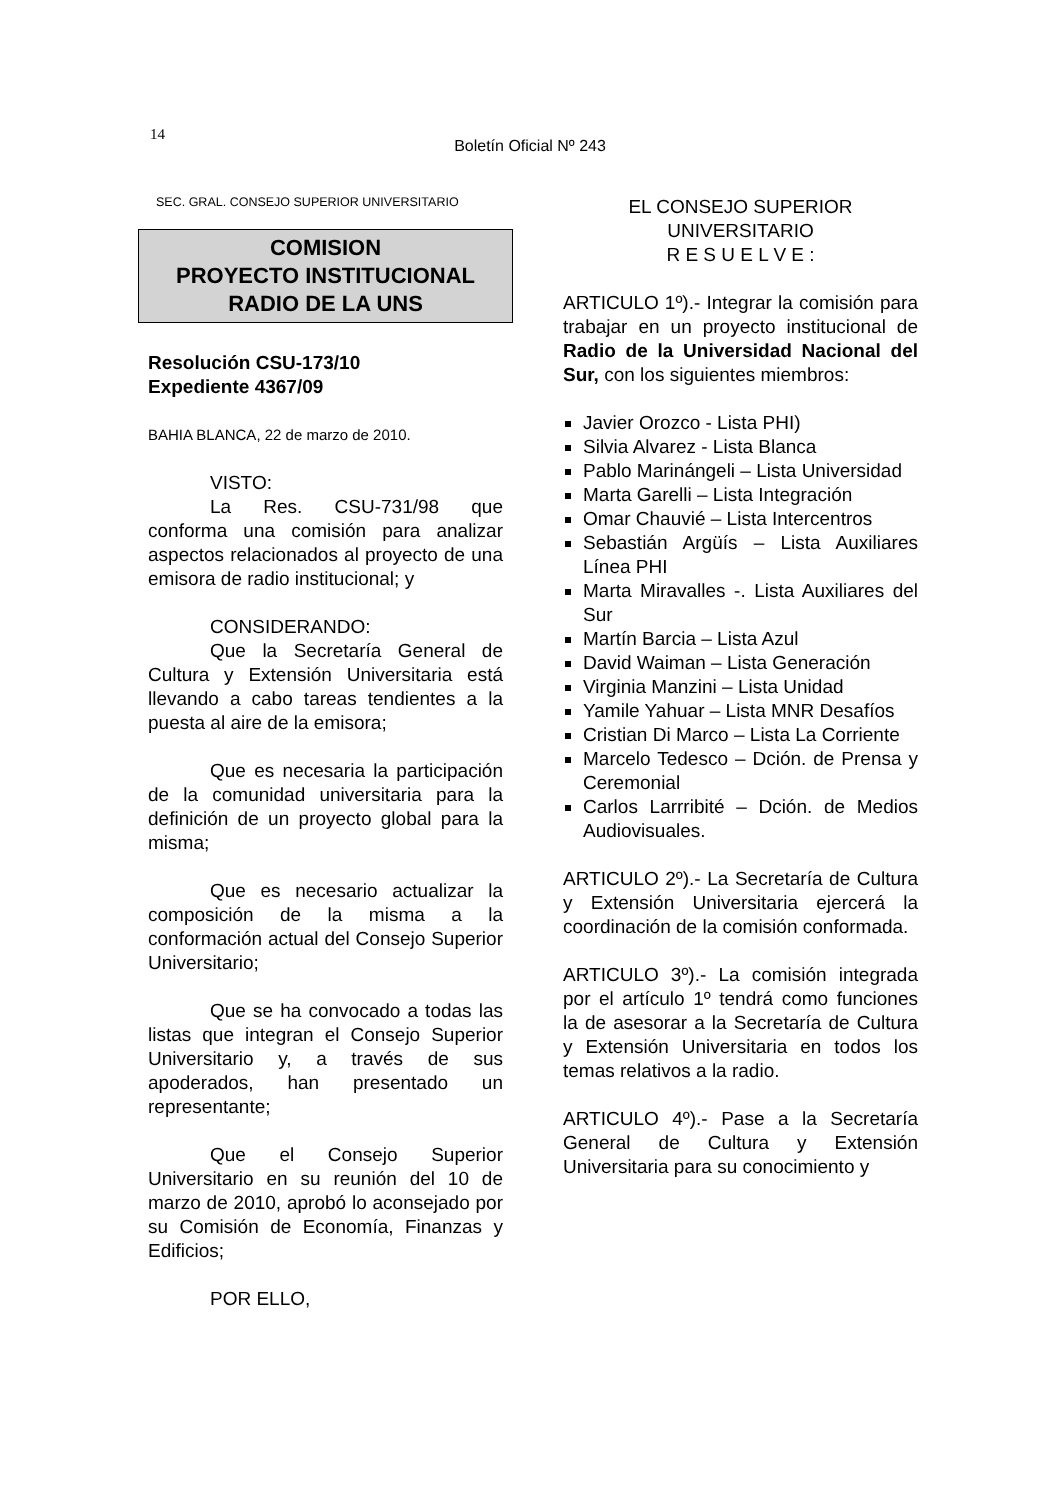14
Boletín Oficial Nº 243
SEC. GRAL. CONSEJO SUPERIOR UNIVERSITARIO
COMISION
PROYECTO INSTITUCIONAL
RADIO DE LA UNS
Resolución CSU-173/10
Expediente 4367/09
BAHIA BLANCA, 22 de marzo de 2010.
VISTO:
La Res. CSU-731/98 que conforma una comisión para analizar aspectos relacionados al proyecto de una emisora de radio institucional; y
CONSIDERANDO:
Que la Secretaría General de Cultura y Extensión Universitaria está llevando a cabo tareas tendientes a la puesta al aire de la emisora;
Que es necesaria la participación de la comunidad universitaria para la definición de un proyecto global para la misma;
Que es necesario actualizar la composición de la misma a la conformación actual del Consejo Superior Universitario;
Que se ha convocado a todas las listas que integran el Consejo Superior Universitario y, a través de sus apoderados, han presentado un representante;
Que el Consejo Superior Universitario en su reunión del 10 de marzo de 2010, aprobó lo aconsejado por su Comisión de Economía, Finanzas y Edificios;
POR ELLO,
EL CONSEJO SUPERIOR
UNIVERSITARIO
R E S U E L V E :
ARTICULO 1º).- Integrar la comisión para trabajar en un proyecto institucional de Radio de la Universidad Nacional del Sur, con los siguientes miembros:
Javier Orozco - Lista PHI)
Silvia Alvarez - Lista Blanca
Pablo Marinángeli – Lista Universidad
Marta Garelli – Lista Integración
Omar Chauvié – Lista Intercentros
Sebastián Argüís – Lista Auxiliares Línea PHI
Marta Miravalles -. Lista Auxiliares del Sur
Martín Barcia – Lista Azul
David Waiman – Lista Generación
Virginia Manzini – Lista Unidad
Yamile Yahuar – Lista MNR Desafíos
Cristian Di Marco – Lista La Corriente
Marcelo Tedesco – Dción. de Prensa y Ceremonial
Carlos Larrribité – Dción. de Medios Audiovisuales.
ARTICULO 2º).- La Secretaría de Cultura y Extensión Universitaria ejercerá la coordinación de la comisión conformada.
ARTICULO 3º).- La comisión integrada por el artículo 1º tendrá como funciones la de asesorar a la Secretaría de Cultura y Extensión Universitaria en todos los temas relativos a la radio.
ARTICULO 4º).- Pase a la Secretaría General de Cultura y Extensión Universitaria para su conocimiento y